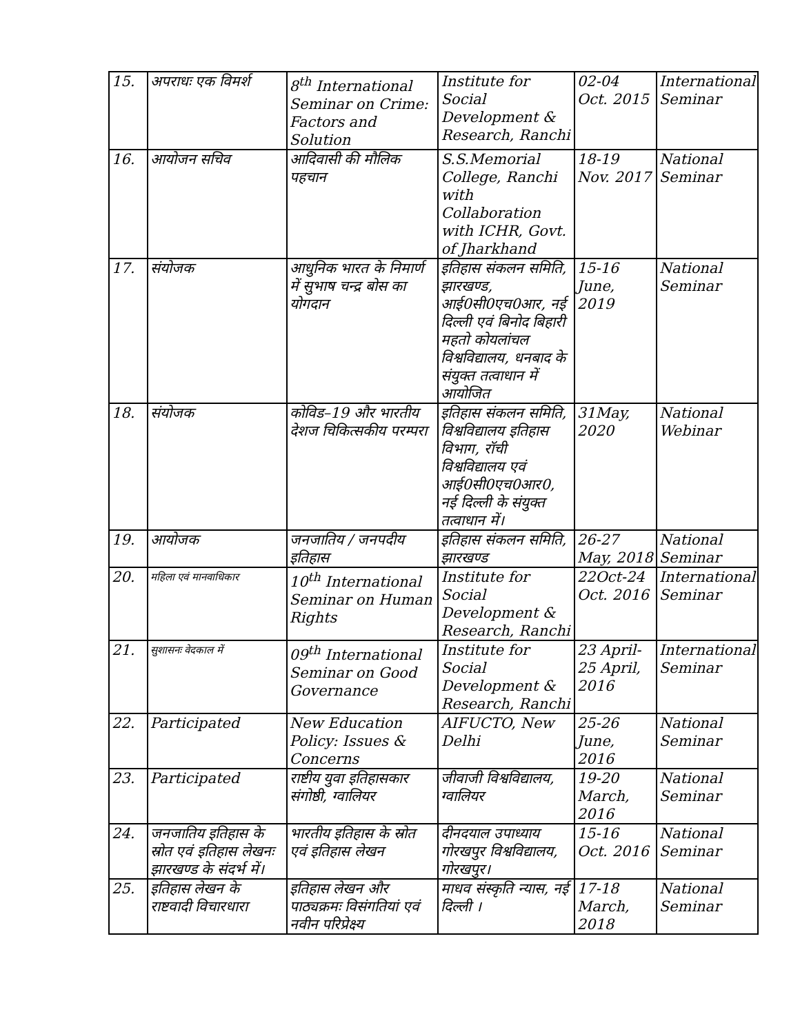| 15. | अपराधः एक विमर्श | 8<sup>th</sup> International Seminar on Crime: Factors and Solution | Institute for Social Development & Research, Ranchi | 02-04 Oct. 2015 | International Seminar |
| 16. | आयोजन सचिव | आदिवासी की मौलिक पहचान | S.S.Memorial College, Ranchi with Collaboration with ICHR, Govt. of Jharkhand | 18-19 Nov. 2017 | National Seminar |
| 17. | संयोजक | आधुनिक भारत के निमार्ण में सुभाष चन्द्र बोस का योगदान | इतिहास संकलन समिति, झारखण्ड, आई0सी0एच0आर, नई दिल्ली एवं बिनोद बिहारी महतो कोयलांचल विश्वविद्यालय, धनबाद के संयुक्त तत्वाधान में आयोजित | 15-16 June, 2019 | National Seminar |
| 18. | संयोजक | कोविड–19 और भारतीय देशज चिकित्सकीय परम्परा | इतिहास संकलन समिति, विश्वविद्यालय इतिहास विभाग, रॉची विश्वविद्यालय एवं आई0सी0एच0आर0, नई दिल्ली के संयुक्त तत्वाधान में। | 31May, 2020 | National Webinar |
| 19. | आयोजक | जनजातिय / जनपदीय इतिहास | इतिहास संकलन समिति, झारखण्ड | 26-27 May, 2018 | National Seminar |
| 20. | महिला एवं मानवाधिकार | 10<sup>th</sup> International Seminar on Human Rights | Institute for Social Development & Research, Ranchi | 22Oct-24 Oct. 2016 | International Seminar |
| 21. | सुशासनः वेदकाल में | 09<sup>th</sup> International Seminar on Good Governance | Institute for Social Development & Research, Ranchi | 23 April-25 April, 2016 | International Seminar |
| 22. | Participated | New Education Policy: Issues & Concerns | AIFUCTO, New Delhi | 25-26 June, 2016 | National Seminar |
| 23. | Participated | राष्टीय युवा इतिहासकार संगोष्ठी, ग्वालियर | जीवाजी विश्वविद्यालय, ग्वालियर | 19-20 March, 2016 | National Seminar |
| 24. | जनजातिय इतिहास के स्रोत एवं इतिहास लेखनः झारखण्ड के संदर्भ में। | भारतीय इतिहास के स्रोत एवं इतिहास लेखन | दीनदयाल उपाध्याय गोरखपुर विश्वविद्यालय, गोरखपुर। | 15-16 Oct. 2016 | National Seminar |
| 25. | इतिहास लेखन के राष्टवादी विचारधारा | इतिहास लेखन और पाठ्यक्रमः विसंगतियां एवं नवीन परिप्रेक्ष्य | माधव संस्कृति न्यास, नई दिल्ली । | 17-18 March, 2018 | National Seminar |